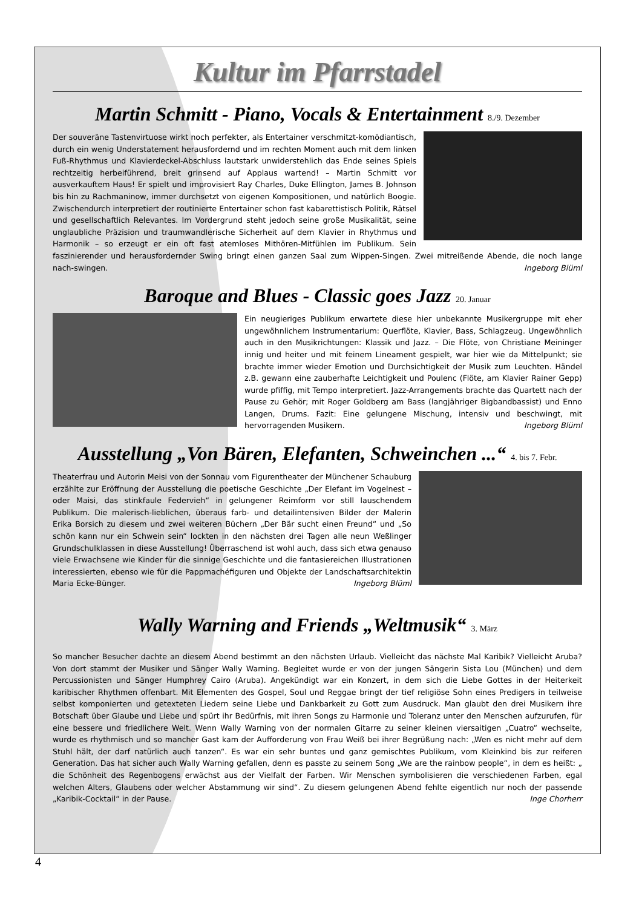Kultur im Pfarrstadel
Martin Schmitt - Piano, Vocals & Entertainment 8./9. Dezember
Der souveräne Tastenvirtuose wirkt noch perfekter, als Entertainer verschmitzt-komödiantisch, durch ein wenig Understatement herausfordernd und im rechten Moment auch mit dem linken Fuß-Rhythmus und Klavierdeckel-Abschluss lautstark unwiderstehlich das Ende seines Spiels rechtzeitig herbeiführend, breit grinsend auf Applaus wartend! – Martin Schmitt vor ausverkauftem Haus! Er spielt und improvisiert Ray Charles, Duke Ellington, James B. Johnson bis hin zu Rachmaninow, immer durchsetzt von eigenen Kompositionen, und natürlich Boogie. Zwischendurch interpretiert der routinierte Entertainer schon fast kabarettistisch Politik, Rätsel und gesellschaftlich Relevantes. Im Vordergrund steht jedoch seine große Musikalität, seine unglaubliche Präzision und traumwandlerische Sicherheit auf dem Klavier in Rhythmus und Harmonik – so erzeugt er ein oft fast atemloses Mithören-Mitfühlen im Publikum. Sein faszinierender und herausfordernder Swing bringt einen ganzen Saal zum Wippen-Singen. Zwei mitreißende Abende, die noch lange nach-swingen. Ingeborg Blüml
Baroque and Blues - Classic goes Jazz 20. Januar
Ein neugieriges Publikum erwartete diese hier unbekannte Musikergruppe mit eher ungewöhnlichem Instrumentarium: Querflöte, Klavier, Bass, Schlagzeug. Ungewöhnlich auch in den Musikrichtungen: Klassik und Jazz. – Die Flöte, von Christiane Meininger innig und heiter und mit feinem Lineament gespielt, war hier wie da Mittelpunkt; sie brachte immer wieder Emotion und Durchsichtigkeit der Musik zum Leuchten. Händel z.B. gewann eine zauberhafte Leichtigkeit und Poulenc (Flöte, am Klavier Rainer Gepp) wurde pfiffig, mit Tempo interpretiert. Jazz-Arrangements brachte das Quartett nach der Pause zu Gehör; mit Roger Goldberg am Bass (langjähriger Bigbandbassist) und Enno Langen, Drums. Fazit: Eine gelungene Mischung, intensiv und beschwingt, mit hervorragenden Musikern. Ingeborg Blüml
Ausstellung „Von Bären, Elefanten, Schweinchen ...“ 4. bis 7. Febr.
Theaterfrau und Autorin Meisi von der Sonnau vom Figurentheater der Münchener Schauburg erzählte zur Eröffnung der Ausstellung die poetische Geschichte „Der Elefant im Vogelnest – oder Maisi, das stinkfaule Federvieh“ in gelungener Reimform vor still lauschendem Publikum. Die malerisch-lieblichen, überaus farb- und detailintensiven Bilder der Malerin Erika Borsich zu diesem und zwei weiteren Büchern „Der Bär sucht einen Freund“ und „So schön kann nur ein Schwein sein“ lockten in den nächsten drei Tagen alle neun Weßlinger Grundschulklassen in diese Ausstellung! Überraschend ist wohl auch, dass sich etwa genauso viele Erwachsene wie Kinder für die sinnige Geschichte und die fantasiereichen Illustrationen interessierten, ebenso wie für die Pappmachéfiguren und Objekte der Landschaftsarchitektin Maria Ecke-Bünger. Ingeborg Blüml
Wally Warning and Friends „Weltmusik“ 3. März
So mancher Besucher dachte an diesem Abend bestimmt an den nächsten Urlaub. Vielleicht das nächste Mal Karibik? Vielleicht Aruba? Von dort stammt der Musiker und Sänger Wally Warning. Begleitet wurde er von der jungen Sängerin Sista Lou (München) und dem Percussionisten und Sänger Humphrey Cairo (Aruba). Angekündigt war ein Konzert, in dem sich die Liebe Gottes in der Heiterkeit karibischer Rhythmen offenbart. Mit Elementen des Gospel, Soul und Reggae bringt der tief religiöse Sohn eines Predigers in teilweise selbst komponierten und getexteten Liedern seine Liebe und Dankbarkeit zu Gott zum Ausdruck. Man glaubt den drei Musikern ihre Botschaft über Glaube und Liebe und spürt ihr Bedürfnis, mit ihren Songs zu Harmonie und Toleranz unter den Menschen aufzurufen, für eine bessere und friedlichere Welt. Wenn Wally Warning von der normalen Gitarre zu seiner kleinen viersaitigen „Cuatro“ wechselte, wurde es rhythmisch und so mancher Gast kam der Aufforderung von Frau Weiß bei ihrer Begrüßung nach: „Wen es nicht mehr auf dem Stuhl hält, der darf natürlich auch tanzen“. Es war ein sehr buntes und ganz gemischtes Publikum, vom Kleinkind bis zur reiferen Generation. Das hat sicher auch Wally Warning gefallen, denn es passte zu seinem Song „We are the rainbow people“, in dem es heißt: „ die Schönheit des Regenbogens erwächst aus der Vielfalt der Farben. Wir Menschen symbolisieren die verschiedenen Farben, egal welchen Alters, Glaubens oder welcher Abstammung wir sind“. Zu diesem gelungenen Abend fehlte eigentlich nur noch der passende „Karibik-Cocktail“ in der Pause. Inge Chorherr
4